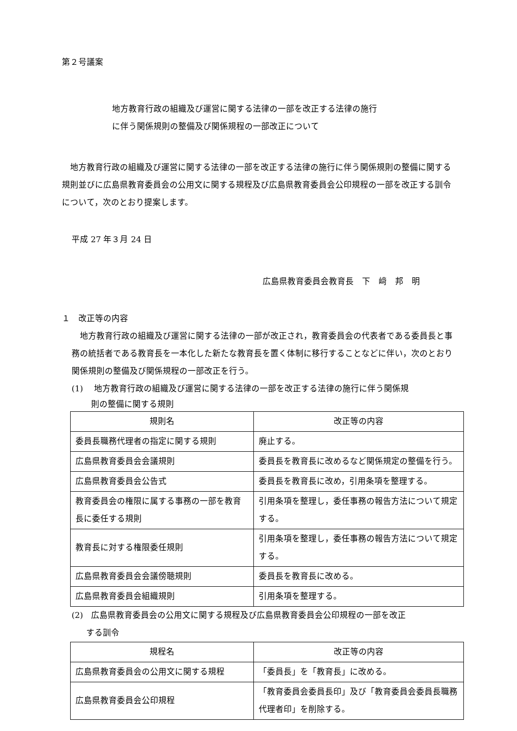第２号議案
地方教育行政の組織及び運営に関する法律の一部を改正する法律の施行
に伴う関係規則の整備及び関係規程の一部改正について
地方教育行政の組織及び運営に関する法律の一部を改正する法律の施行に伴う関係規則の整備に関する規則並びに広島県教育委員会の公用文に関する規程及び広島県教育委員会公印規程の一部を改正する訓令について，次のとおり提案します。
平成 27 年３月 24 日
広島県教育委員会教育長　下　﨑　邦　明
１　改正等の内容
地方教育行政の組織及び運営に関する法律の一部が改正され，教育委員会の代表者である委員長と事務の統括者である教育長を一本化した新たな教育長を置く体制に移行することなどに伴い，次のとおり関係規則の整備及び関係規程の一部改正を行う。
(1)　 地方教育行政の組織及び運営に関する法律の一部を改正する法律の施行に伴う関係規
則の整備に関する規則
| 規則名 | 改正等の内容 |
| --- | --- |
| 委員長職務代理者の指定に関する規則 | 廃止する。 |
| 広島県教育委員会会議規則 | 委員長を教育長に改めるなど関係規定の整備を行う。 |
| 広島県教育委員会公告式 | 委員長を教育長に改め，引用条項を整理する。 |
| 教育委員会の権限に属する事務の一部を教育長に委任する規則 | 引用条項を整理し，委任事務の報告方法について規定する。 |
| 教育長に対する権限委任規則 | 引用条項を整理し，委任事務の報告方法について規定する。 |
| 広島県教育委員会会議傍聴規則 | 委員長を教育長に改める。 |
| 広島県教育委員会組織規則 | 引用条項を整理する。 |
(2)　広島県教育委員会の公用文に関する規程及び広島県教育委員会公印規程の一部を改正
する訓令
| 規程名 | 改正等の内容 |
| --- | --- |
| 広島県教育委員会の公用文に関する規程 | 「委員長」を「教育長」に改める。 |
| 広島県教育委員会公印規程 | 「教育委員会委員長印」及び「教育委員会委員長職務代理者印」を削除する。 |